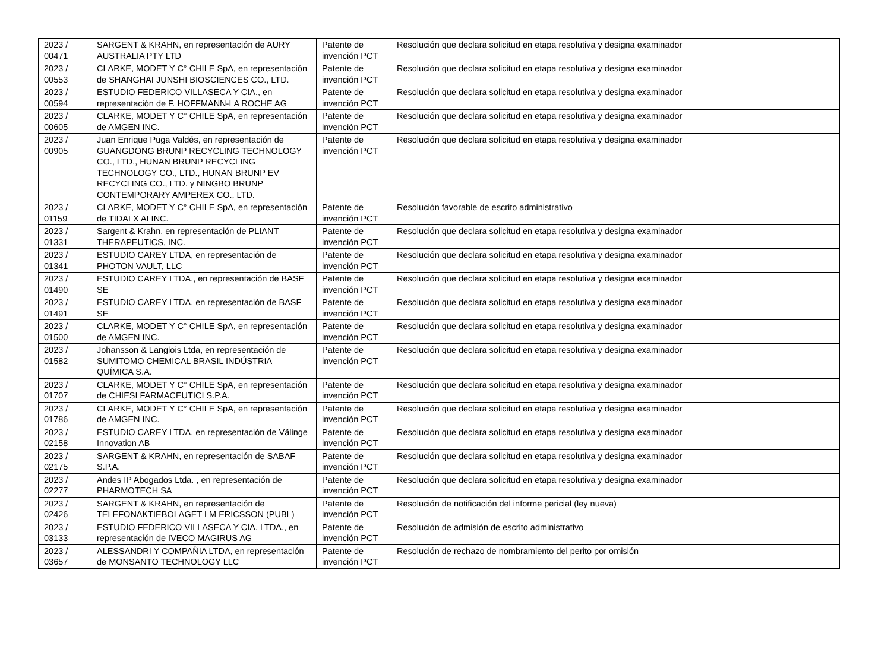| 2023 / 00471 | SARGENT & KRAHN, en representación de AURY AUSTRALIA PTY LTD | Patente de invención PCT | Resolución que declara solicitud en etapa resolutiva y designa examinador |
| 2023 / 00553 | CLARKE, MODET Y C° CHILE SpA, en representación de SHANGHAI JUNSHI BIOSCIENCES CO., LTD. | Patente de invención PCT | Resolución que declara solicitud en etapa resolutiva y designa examinador |
| 2023 / 00594 | ESTUDIO FEDERICO VILLASECA Y CIA., en representación de F. HOFFMANN-LA ROCHE AG | Patente de invención PCT | Resolución que declara solicitud en etapa resolutiva y designa examinador |
| 2023 / 00605 | CLARKE, MODET Y C° CHILE SpA, en representación de AMGEN INC. | Patente de invención PCT | Resolución que declara solicitud en etapa resolutiva y designa examinador |
| 2023 / 00905 | Juan Enrique Puga Valdés, en representación de GUANGDONG BRUNP RECYCLING TECHNOLOGY CO., LTD., HUNAN BRUNP RECYCLING TECHNOLOGY CO., LTD., HUNAN BRUNP EV RECYCLING CO., LTD. y NINGBO BRUNP CONTEMPORARY AMPEREX CO., LTD. | Patente de invención PCT | Resolución que declara solicitud en etapa resolutiva y designa examinador |
| 2023 / 01159 | CLARKE, MODET Y C° CHILE SpA, en representación de TIDALX AI INC. | Patente de invención PCT | Resolución favorable de escrito administrativo |
| 2023 / 01331 | Sargent & Krahn, en representación de PLIANT THERAPEUTICS, INC. | Patente de invención PCT | Resolución que declara solicitud en etapa resolutiva y designa examinador |
| 2023 / 01341 | ESTUDIO CAREY LTDA, en representación de PHOTON VAULT, LLC | Patente de invención PCT | Resolución que declara solicitud en etapa resolutiva y designa examinador |
| 2023 / 01490 | ESTUDIO CAREY LTDA., en representación de BASF SE | Patente de invención PCT | Resolución que declara solicitud en etapa resolutiva y designa examinador |
| 2023 / 01491 | ESTUDIO CAREY LTDA, en representación de BASF SE | Patente de invención PCT | Resolución que declara solicitud en etapa resolutiva y designa examinador |
| 2023 / 01500 | CLARKE, MODET Y C° CHILE SpA, en representación de AMGEN INC. | Patente de invención PCT | Resolución que declara solicitud en etapa resolutiva y designa examinador |
| 2023 / 01582 | Johansson & Langlois Ltda, en representación de SUMITOMO CHEMICAL BRASIL INDÚSTRIA QUÍMICA S.A. | Patente de invención PCT | Resolución que declara solicitud en etapa resolutiva y designa examinador |
| 2023 / 01707 | CLARKE, MODET Y C° CHILE SpA, en representación de CHIESI FARMACEUTICI S.P.A. | Patente de invención PCT | Resolución que declara solicitud en etapa resolutiva y designa examinador |
| 2023 / 01786 | CLARKE, MODET Y C° CHILE SpA, en representación de AMGEN INC. | Patente de invención PCT | Resolución que declara solicitud en etapa resolutiva y designa examinador |
| 2023 / 02158 | ESTUDIO CAREY LTDA, en representación de Välinge Innovation AB | Patente de invención PCT | Resolución que declara solicitud en etapa resolutiva y designa examinador |
| 2023 / 02175 | SARGENT & KRAHN, en representación de SABAF S.P.A. | Patente de invención PCT | Resolución que declara solicitud en etapa resolutiva y designa examinador |
| 2023 / 02277 | Andes IP Abogados Ltda. , en representación de PHARMOTECH SA | Patente de invención PCT | Resolución que declara solicitud en etapa resolutiva y designa examinador |
| 2023 / 02426 | SARGENT & KRAHN, en representación de TELEFONAKTIEBOLAGET LM ERICSSON (PUBL) | Patente de invención PCT | Resolución de notificación del informe pericial (ley nueva) |
| 2023 / 03133 | ESTUDIO FEDERICO VILLASECA Y CIA. LTDA., en representación de IVECO MAGIRUS AG | Patente de invención PCT | Resolución de admisión de escrito administrativo |
| 2023 / 03657 | ALESSANDRI Y COMPAÑIA LTDA, en representación de MONSANTO TECHNOLOGY LLC | Patente de invención PCT | Resolución de rechazo de nombramiento del perito por omisión |